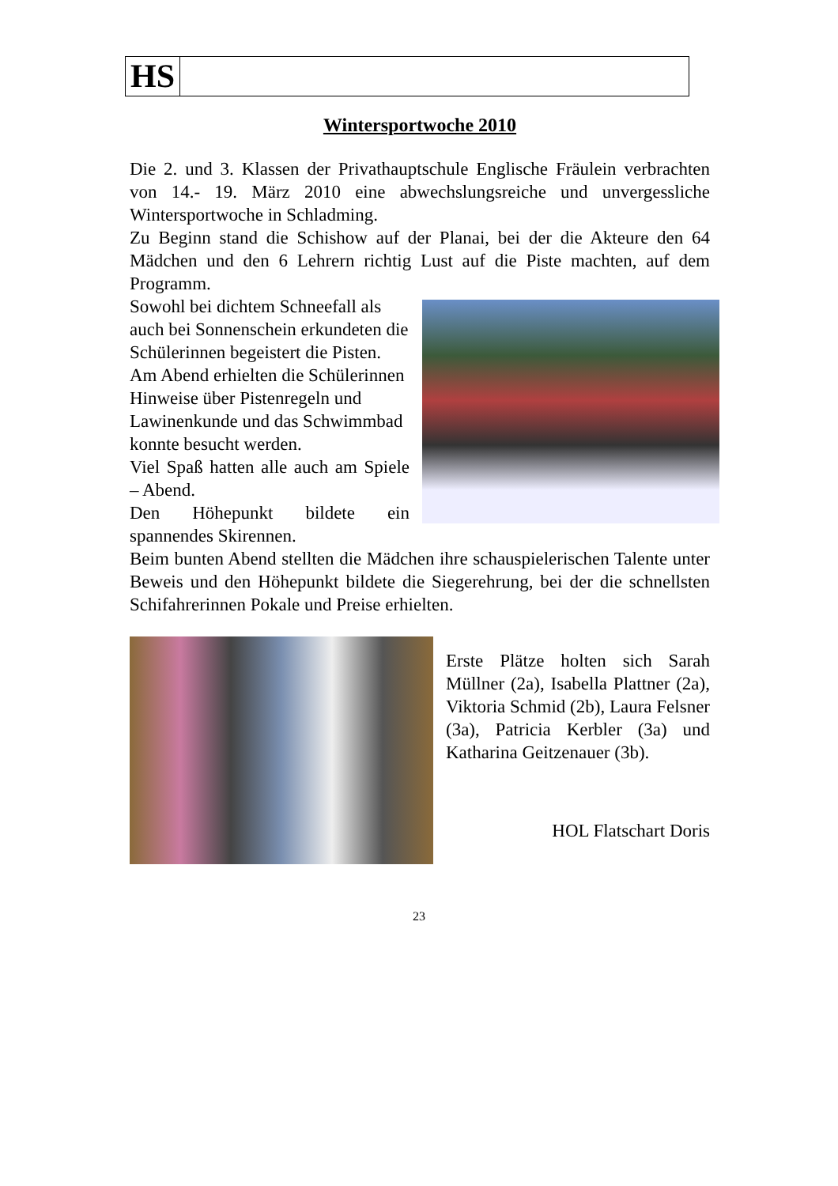HS
Wintersportwoche 2010
Die 2. und 3. Klassen der Privathauptschule Englische Fräulein verbrachten von 14.- 19. März 2010 eine abwechslungsreiche und unvergessliche Wintersportwoche in Schladming.
Zu Beginn stand die Schishow auf der Planai, bei der die Akteure den 64 Mädchen und den 6 Lehrern richtig Lust auf die Piste machten, auf dem Programm.
Sowohl bei dichtem Schneefall als auch bei Sonnenschein erkundeten die Schülerinnen begeistert die Pisten. Am Abend erhielten die Schülerinnen Hinweise über Pistenregeln und Lawinenkunde und das Schwimmbad konnte besucht werden.
Viel Spaß hatten alle auch am Spiele – Abend.
Den Höhepunkt bildete ein spannendes Skirennen.
Beim bunten Abend stellten die Mädchen ihre schauspielerischen Talente unter Beweis und den Höhepunkt bildete die Siegerehrung, bei der die schnellsten Schifahrerinnen Pokale und Preise erhielten.
Erste Plätze holten sich Sarah Müllner (2a), Isabella Plattner (2a), Viktoria Schmid (2b), Laura Felsner (3a), Patricia Kerbler (3a) und Katharina Geitzenauer (3b).
HOL Flatschart Doris
23